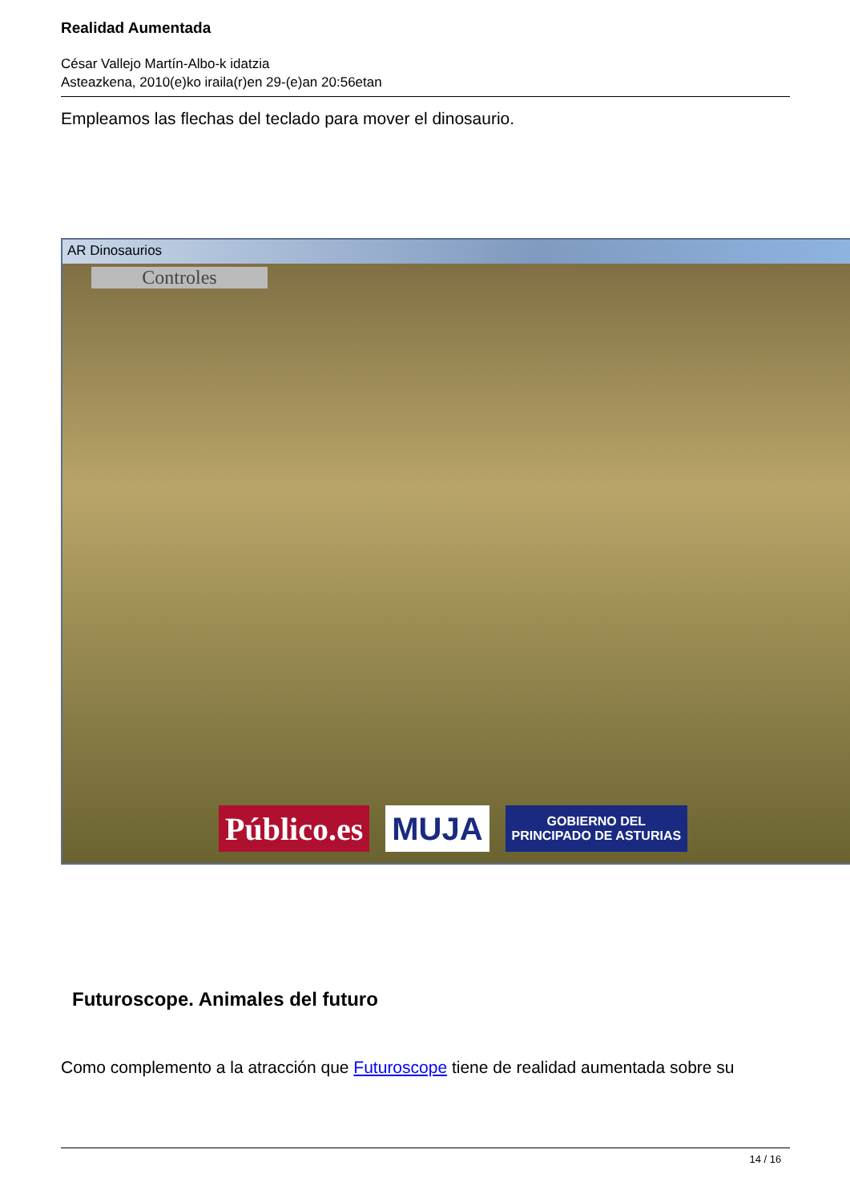Realidad Aumentada
César Vallejo Martín-Albo-k idatzia
Asteazkena, 2010(e)ko iraila(r)en 29-(e)an 20:56etan
Empleamos las flechas del teclado para mover el dinosaurio.
AR Dinosaurios
Controles
Público.es MUJA
GOBIERNO DEL
PRINCIPADO DE ASTURIAS
Futuroscope. Animales del futuro
Como complemento a la atracción que Futuroscope tiene de realidad aumentada sobre su
14 / 16